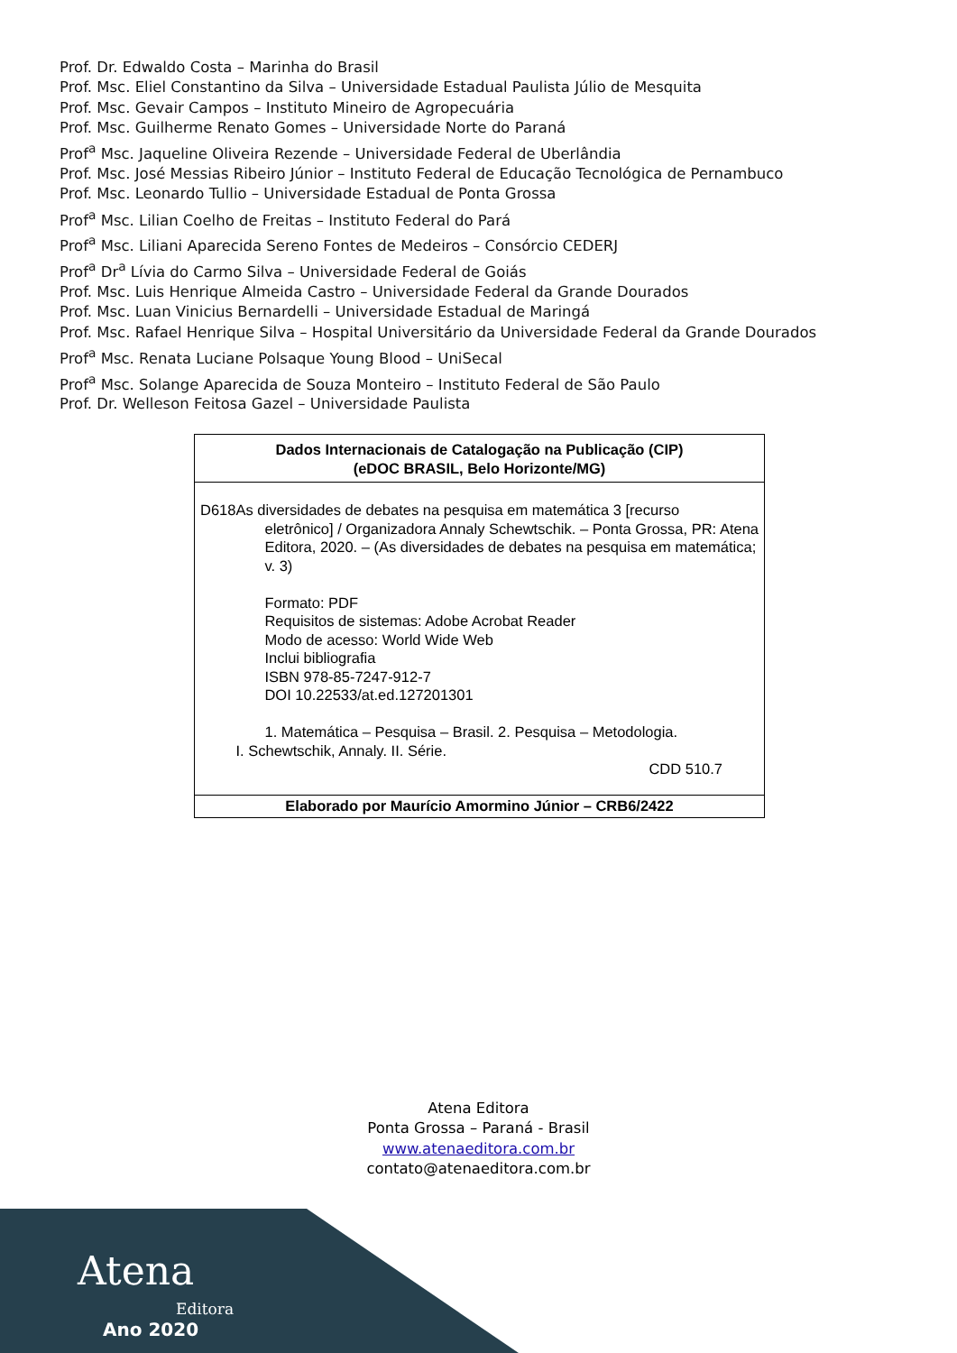Prof. Dr. Edwaldo Costa – Marinha do Brasil
Prof. Msc. Eliel Constantino da Silva – Universidade Estadual Paulista Júlio de Mesquita
Prof. Msc. Gevair Campos – Instituto Mineiro de Agropecuária
Prof. Msc. Guilherme Renato Gomes – Universidade Norte do Paraná
Prof<sup>a</sup> Msc. Jaqueline Oliveira Rezende – Universidade Federal de Uberlândia
Prof. Msc. José Messias Ribeiro Júnior – Instituto Federal de Educação Tecnológica de Pernambuco
Prof. Msc. Leonardo Tullio – Universidade Estadual de Ponta Grossa
Prof<sup>a</sup> Msc. Lilian Coelho de Freitas – Instituto Federal do Pará
Prof<sup>a</sup> Msc. Liliani Aparecida Sereno Fontes de Medeiros – Consórcio CEDERJ
Prof<sup>a</sup> Dr<sup>a</sup> Lívia do Carmo Silva – Universidade Federal de Goiás
Prof. Msc. Luis Henrique Almeida Castro – Universidade Federal da Grande Dourados
Prof. Msc. Luan Vinicius Bernardelli – Universidade Estadual de Maringá
Prof. Msc. Rafael Henrique Silva – Hospital Universitário da Universidade Federal da Grande Dourados
Prof<sup>a</sup> Msc. Renata Luciane Polsaque Young Blood – UniSecal
Prof<sup>a</sup> Msc. Solange Aparecida de Souza Monteiro – Instituto Federal de São Paulo
Prof. Dr. Welleson Feitosa Gazel – Universidade Paulista
Dados Internacionais de Catalogação na Publicação (CIP)
(eDOC BRASIL, Belo Horizonte/MG)
D618 As diversidades de debates na pesquisa em matemática 3 [recurso
eletrônico] / Organizadora Annaly Schewtschik. – Ponta Grossa, PR: Atena Editora, 2020. – (As diversidades de debates na pesquisa em matemática; v. 3)
Formato: PDF
Requisitos de sistemas: Adobe Acrobat Reader
Modo de acesso: World Wide Web
Inclui bibliografia
ISBN 978-85-7247-912-7
DOI 10.22533/at.ed.127201301
1. Matemática – Pesquisa – Brasil. 2. Pesquisa – Metodologia.
I. Schewtschik, Annaly. II. Série.
CDD 510.7
Elaborado por Maurício Amormino Júnior – CRB6/2422
Atena Editora
Ponta Grossa – Paraná - Brasil
www.atenaeditora.com.br
contato@atenaeditora.com.br
Atena
Editora
Ano 2020